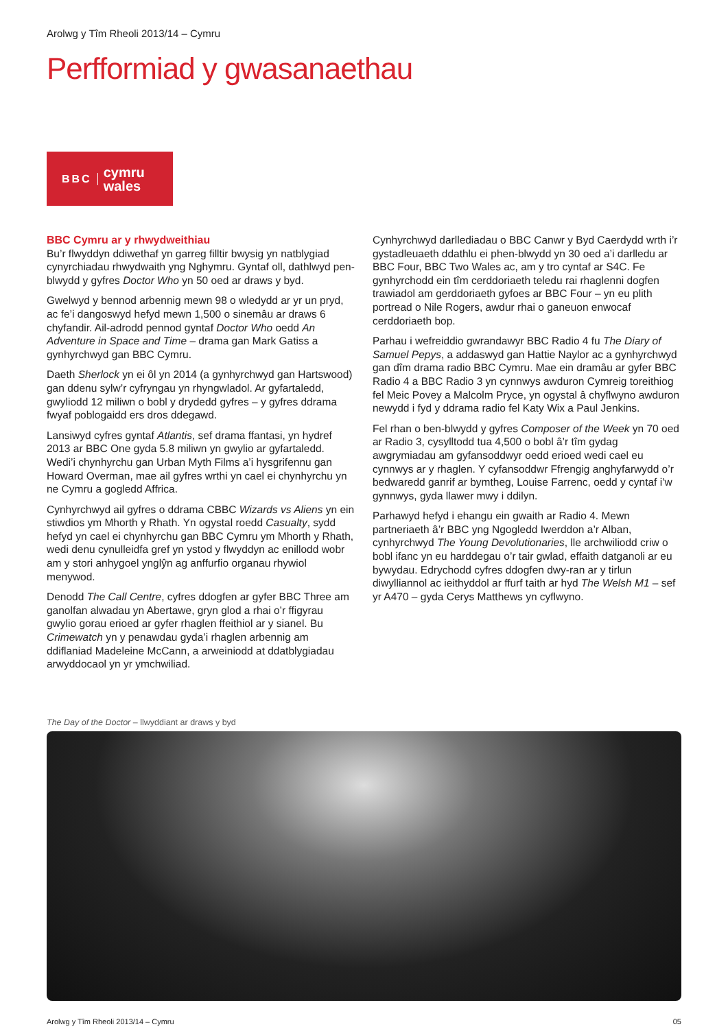Arolwg y Tîm Rheoli 2013/14 – Cymru
Perfformiad y gwasanaethau
BBC cymru
wales
BBC Cymru ar y rhwydweithiau
Bu’r flwyddyn ddiwethaf yn garreg filltir bwysig yn natblygiad cynyrchiadau rhwydwaith yng Nghymru. Gyntaf oll, dathlwyd pen-blwydd y gyfres Doctor Who yn 50 oed ar draws y byd.
Gwelwyd y bennod arbennig mewn 98 o wledydd ar yr un pryd, ac fe’i dangoswyd hefyd mewn 1,500 o sinemâu ar draws 6 chyfandir. Ail-adrodd pennod gyntaf Doctor Who oedd An Adventure in Space and Time – drama gan Mark Gatiss a gynhyrchwyd gan BBC Cymru.
Daeth Sherlock yn ei ôl yn 2014 (a gynhyrchwyd gan Hartswood) gan ddenu sylw’r cyfryngau yn rhyngwladol. Ar gyfartaledd, gwyliodd 12 miliwn o bobl y drydedd gyfres – y gyfres ddrama fwyaf poblogaidd ers dros ddegawd.
Lansiwyd cyfres gyntaf Atlantis, sef drama ffantasi, yn hydref 2013 ar BBC One gyda 5.8 miliwn yn gwylio ar gyfartaledd. Wedi’i chynhyrchu gan Urban Myth Films a’i hysgrifennu gan Howard Overman, mae ail gyfres wrthi yn cael ei chynhyrchu yn ne Cymru a gogledd Affrica.
Cynhyrchwyd ail gyfres o ddrama CBBC Wizards vs Aliens yn ein stiwdios ym Mhorth y Rhath. Yn ogystal roedd Casualty, sydd hefyd yn cael ei chynhyrchu gan BBC Cymru ym Mhorth y Rhath, wedi denu cynulleidfa gref yn ystod y flwyddyn ac enillodd wobr am y stori anhygoel ynglŷn ag anffurfio organau rhywiol menywod.
Denodd The Call Centre, cyfres ddogfen ar gyfer BBC Three am ganolfan alwadau yn Abertawe, gryn glod a rhai o’r ffigyrau gwylio gorau erioed ar gyfer rhaglen ffeithiol ar y sianel. Bu Crimewatch yn y penawdau gyda’i rhaglen arbennig am ddiflaniad Madeleine McCann, a arweiniodd at ddatblygiadau arwyddocaol yn yr ymchwiliad.
Cynhyrchwyd darllediadau o BBC Canwr y Byd Caerdydd wrth i’r gystadleuaeth ddathlu ei phen-blwydd yn 30 oed a’i darlledu ar BBC Four, BBC Two Wales ac, am y tro cyntaf ar S4C. Fe gynhyrchodd ein tîm cerddoriaeth teledu rai rhaglenni dogfen trawiadol am gerddoriaeth gyfoes ar BBC Four – yn eu plith portread o Nile Rogers, awdur rhai o ganeuon enwocaf cerddoriaeth bop.
Parhau i wefreiddio gwrandawyr BBC Radio 4 fu The Diary of Samuel Pepys, a addaswyd gan Hattie Naylor ac a gynhyrchwyd gan dîm drama radio BBC Cymru. Mae ein dramâu ar gyfer BBC Radio 4 a BBC Radio 3 yn cynnwys awduron Cymreig toreithiog fel Meic Povey a Malcolm Pryce, yn ogystal â chyflwyno awduron newydd i fyd y ddrama radio fel Katy Wix a Paul Jenkins.
Fel rhan o ben-blwydd y gyfres Composer of the Week yn 70 oed ar Radio 3, cysylltodd tua 4,500 o bobl â’r tîm gydag awgrymiadau am gyfansoddwyr oedd erioed wedi cael eu cynnwys ar y rhaglen. Y cyfansoddwr Ffrengig anghyfarwydd o’r bedwaredd ganrif ar bymtheg, Louise Farrenc, oedd y cyntaf i’w gynnwys, gyda llawer mwy i ddilyn.
Parhawyd hefyd i ehangu ein gwaith ar Radio 4. Mewn partneriaeth â’r BBC yng Ngogledd Iwerddon a’r Alban, cynhyrchwyd The Young Devolutionaries, lle archwiliodd criw o bobl ifanc yn eu harddegau o’r tair gwlad, effaith datganoli ar eu bywydau. Edrychodd cyfres ddogfen dwy-ran ar y tirlun diwylliannol ac ieithyddol ar ffurf taith ar hyd The Welsh M1 – sef yr A470 – gyda Cerys Matthews yn cyflwyno.
The Day of the Doctor – llwyddiant ar draws y byd
Arolwg y Tîm Rheoli 2013/14 – Cymru 05